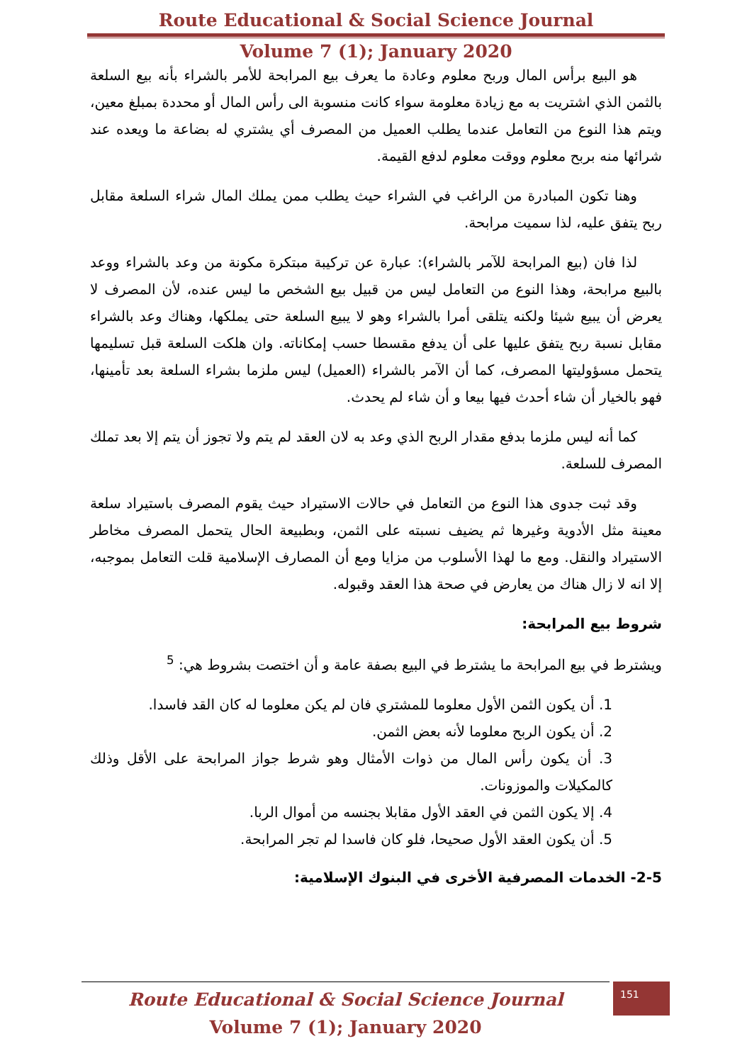Route Educational & Social Science Journal
Volume 7 (1); January 2020
هو البيع برأس المال وربح معلوم وعادة ما يعرف بيع المرابحة للأمر بالشراء بأنه بيع السلعة بالثمن الذي اشتريت به مع زيادة معلومة سواء كانت منسوبة الى رأس المال أو محددة بمبلغ معين، ويتم هذا النوع من التعامل عندما يطلب العميل من المصرف أي يشتري له بضاعة ما ويعده عند شرائها منه بربح معلوم ووقت معلوم لدفع القيمة.
وهنا تكون المبادرة من الراغب في الشراء حيث يطلب ممن يملك المال شراء السلعة مقابل ربح يتفق عليه، لذا سميت مرابحة.
لذا فان (بيع المرابحة للآمر بالشراء): عبارة عن تركيبة مبتكرة مكونة من وعد بالشراء ووعد بالبيع مرابحة، وهذا النوع من التعامل ليس من قبيل بيع الشخص ما ليس عنده، لأن المصرف لا يعرض أن يبيع شيئا ولكنه يتلقى أمرا بالشراء وهو لا يبيع السلعة حتى يملكها، وهناك وعد بالشراء مقابل نسبة ربح يتفق عليها على أن يدفع مقسطا حسب إمكاناته. وان هلكت السلعة قبل تسليمها يتحمل مسؤوليتها المصرف، كما أن الآمر بالشراء (العميل) ليس ملزما بشراء السلعة بعد تأمينها، فهو بالخيار أن شاء أحدث فيها بيعا و أن شاء لم يحدث.
كما أنه ليس ملزما بدفع مقدار الربح الذي وعد به لان العقد لم يتم ولا تجوز أن يتم إلا بعد تملك المصرف للسلعة.
وقد ثبت جدوى هذا النوع من التعامل في حالات الاستيراد حيث يقوم المصرف باستيراد سلعة معينة مثل الأدوية وغيرها ثم يضيف نسبته على الثمن، وبطبيعة الحال يتحمل المصرف مخاطر الاستيراد والنقل. ومع ما لهذا الأسلوب من مزايا ومع أن المصارف الإسلامية قلت التعامل بموجبه، إلا انه لا زال هناك من يعارض في صحة هذا العقد وقبوله.
شروط بيع المرابحة:
ويشترط في بيع المرابحة ما يشترط في البيع بصفة عامة و أن اختصت بشروط هي: <sup>5</sup>
1. أن يكون الثمن الأول معلوما للمشتري فان لم يكن معلوما له كان القد فاسدا.
2. أن يكون الربح معلوما لأنه بعض الثمن.
3. أن يكون رأس المال من ذوات الأمثال وهو شرط جواز المرابحة على الأقل وذلك كالمكيلات والموزونات.
4. إلا يكون الثمن في العقد الأول مقابلا بجنسه من أموال الربا.
5. أن يكون العقد الأول صحيحا، فلو كان فاسدا لم تجر المرابحة.
2-5- الخدمات المصرفية الأخرى في البنوك الإسلامية:
151
Route Educational & Social Science Journal
Volume 7 (1); January 2020